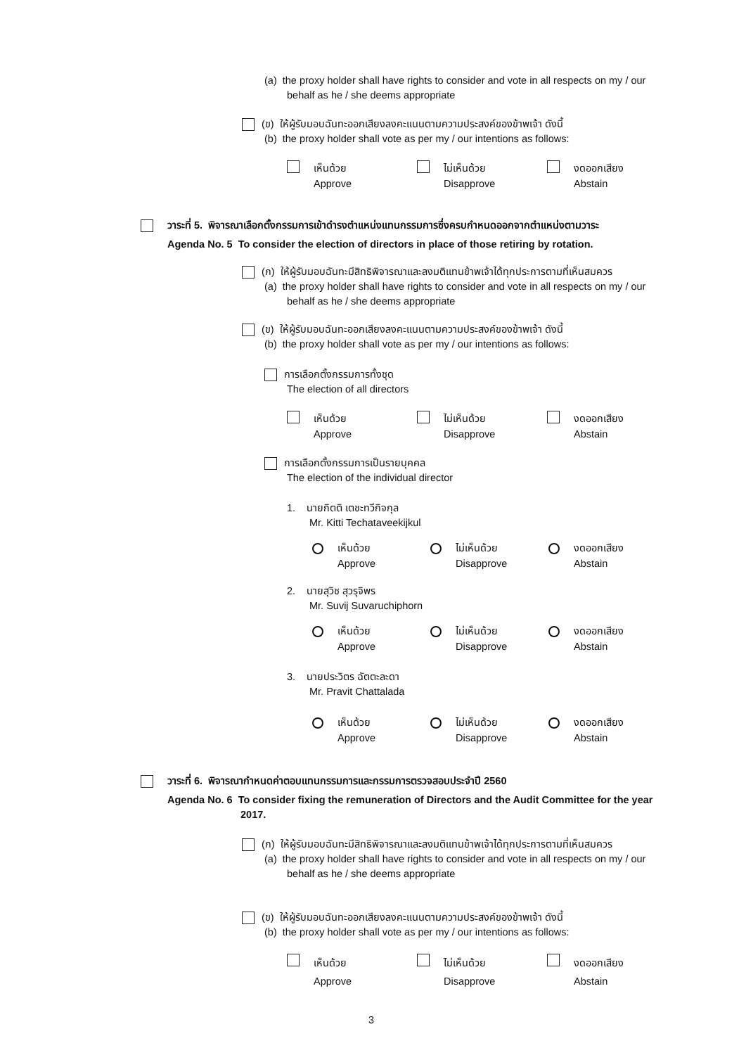(a) the proxy holder shall have rights to consider and vote in all respects on my / our
behalf as he / she deems appropriate
(ข) ให้ผู้รับมอบฉันทะออกเสียงลงคะแนนตามความประสงค์ของข้าพเจ้า ดังนี้
(b) the proxy holder shall vote as per my / our intentions as follows:
เห็นด้วย
Approve
ไม่เห็นด้วย
Disapprove
งดออกเสียง
Abstain
วาระที่ 5. พิจารณาเลือกตั้งกรรมการเข้าดำรงตำแหน่งแทนกรรมการซึ่งครบกำหนดออกจากตำแหน่งตามวาระ
Agenda No. 5 To consider the election of directors in place of those retiring by rotation.
(ก) ให้ผู้รับมอบฉันทะมีสิทธิพิจารณาและลงมติแทนข้าพเจ้าได้ทุกประการตามที่เห็นสมควร
(a) the proxy holder shall have rights to consider and vote in all respects on my / our
behalf as he / she deems appropriate
(ข) ให้ผู้รับมอบฉันทะออกเสียงลงคะแนนตามความประสงค์ของข้าพเจ้า ดังนี้
(b) the proxy holder shall vote as per my / our intentions as follows:
การเลือกตั้งกรรมการทั้งชุด
The election of all directors
เห็นด้วย
Approve
ไม่เห็นด้วย
Disapprove
งดออกเสียง
Abstain
การเลือกตั้งกรรมการเป็นรายบุคคล
The election of the individual director
1. นายกิตติ เตชะทวีกิจกุล
Mr. Kitti Techataveekijkul
เห็นด้วย
Approve
ไม่เห็นด้วย
Disapprove
งดออกเสียง
Abstain
2. นายสุวิช สุวรุจิพร
Mr. Suvij Suvaruchiphorn
เห็นด้วย
Approve
ไม่เห็นด้วย
Disapprove
งดออกเสียง
Abstain
3. นายประวิตร ฉัตตะละดา
Mr. Pravit Chattalada
เห็นด้วย
Approve
ไม่เห็นด้วย
Disapprove
งดออกเสียง
Abstain
วาระที่ 6. พิจารณากำหนดค่าตอบแทนกรรมการและกรรมการตรวจสอบประจำปี 2560
Agenda No. 6 To consider fixing the remuneration of Directors and the Audit Committee for the year
2017.
(ก) ให้ผู้รับมอบฉันทะมีสิทธิพิจารณาและลงมติแทนข้าพเจ้าได้ทุกประการตามที่เห็นสมควร
(a) the proxy holder shall have rights to consider and vote in all respects on my / our
behalf as he / she deems appropriate
(ข) ให้ผู้รับมอบฉันทะออกเสียงลงคะแนนตามความประสงค์ของข้าพเจ้า ดังนี้
(b) the proxy holder shall vote as per my / our intentions as follows:
เห็นด้วย
Approve
ไม่เห็นด้วย
Disapprove
งดออกเสียง
Abstain
3